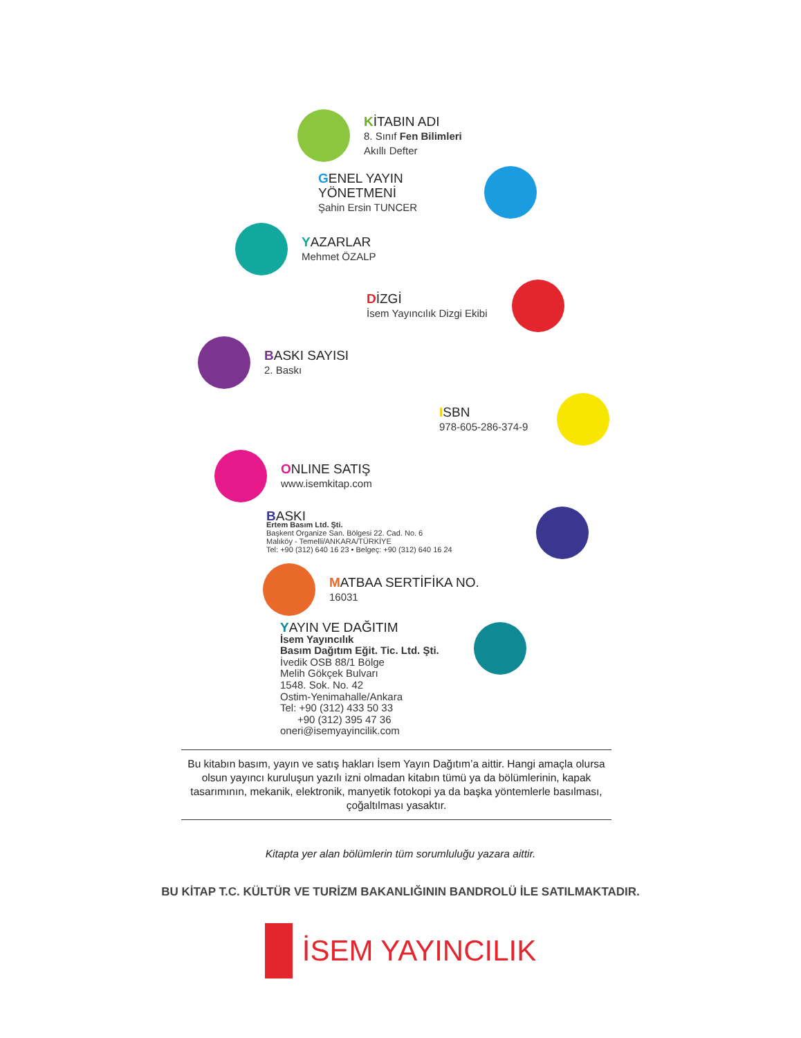KİTABIN ADI
8. Sınıf Fen Bilimleri
Akıllı Defter
GENEL YAYIN YÖNETMENİ
Şahin Ersin TUNCER
YAZARLAR
Mehmet ÖZALP
DİZGİ
İsem Yayıncılık Dizgi Ekibi
BASKI SAYISI
2. Baskı
ISBN
978-605-286-374-9
ONLINE SATIŞ
www.isemkitap.com
BASKI
Ertem Basım Ltd. Şti.
Başkent Organize San. Bölgesi 22. Cad. No. 6
Malıköy - Temelli/ANKARA/TÜRKİYE
Tel: +90 (312) 640 16 23 • Belgeç: +90 (312) 640 16 24
MATBAA SERTİFİKA NO.
16031
YAYIN VE DAĞITIM
İsem Yayıncılık
Basım Dağıtım Eğit. Tic. Ltd. Şti.
İvedik OSB 88/1 Bölge
Melih Gökçek Bulvarı
1548. Sok. No. 42
Ostim-Yenimahalle/Ankara
Tel: +90 (312) 433 50 33
+90 (312) 395 47 36
oneri@isemyayincilik.com
Bu kitabın basım, yayın ve satış hakları İsem Yayın Dağıtım’a aittir. Hangi amaçla olursa olsun yayıncı kuruluşun yazılı izni olmadan kitabın tümü ya da bölümlerinin, kapak tasarımının, mekanik, elektronik, manyetik fotokopi ya da başka yöntemlerle basılması, çoğaltılması yasaktır.
Kitapta yer alan bölümlerin tüm sorumluluğu yazara aittir.
BU KİTAP T.C. KÜLTÜR VE TURİZM BAKANLIĞININ BANDROLÜ İLE SATILMAKTADIR.
İSEM YAYINCILIK